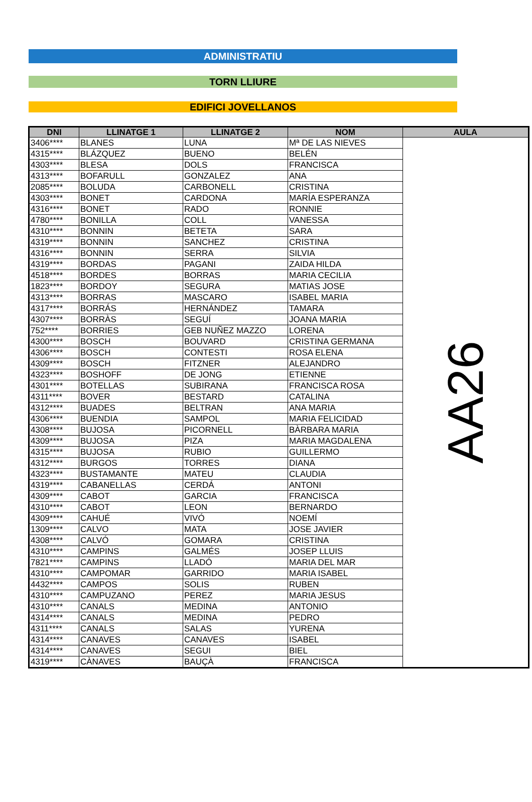ADMINISTRATIU
TORN LLIURE
EDIFICI JOVELLANOS
| DNI | LLINATGE 1 | LLINATGE 2 | NOM | AULA |
| --- | --- | --- | --- | --- |
| 3406**** | BLANES | LUNA | Mª DE LAS NIEVES | AA26 |
| 4315**** | BLÁZQUEZ | BUENO | BELÉN | |
| 4303**** | BLESA | DOLS | FRANCISCA | |
| 4313**** | BOFARULL | GONZALEZ | ANA | |
| 2085**** | BOLUDA | CARBONELL | CRISTINA | |
| 4303**** | BONET | CARDONA | MARÍA ESPERANZA | |
| 4316**** | BONET | RADO | RONNIE | |
| 4780**** | BONILLA | COLL | VANESSA | |
| 4310**** | BONNIN | BETETA | SARA | |
| 4319**** | BONNIN | SANCHEZ | CRISTINA | |
| 4316**** | BONNIN | SERRA | SILVIA | |
| 4319**** | BORDAS | PAGANI | ZAIDA HILDA | |
| 4518**** | BORDES | BORRAS | MARIA CECILIA | |
| 1823**** | BORDOY | SEGURA | MATIAS JOSE | |
| 4313**** | BORRAS | MASCARO | ISABEL MARIA | |
| 4317**** | BORRÁS | HERNÁNDEZ | TAMARA | |
| 4307**** | BORRÀS | SEGUÍ | JOANA MARIA | |
| 752**** | BORRIES | GEB NUÑEZ MAZZO | LORENA | |
| 4300**** | BOSCH | BOUVARD | CRISTINA GERMANA | |
| 4306**** | BOSCH | CONTESTI | ROSA ELENA | |
| 4309**** | BOSCH | FITZNER | ALEJANDRO | |
| 4323**** | BOSHOFF | DE JONG | ETIENNE | |
| 4301**** | BOTELLAS | SUBIRANA | FRANCISCA ROSA | |
| 4311**** | BOVER | BESTARD | CATALINA | |
| 4312**** | BUADES | BELTRAN | ANA MARIA | |
| 4306**** | BUENDIA | SAMPOL | MARIA FELICIDAD | |
| 4308**** | BUJOSA | PICORNELL | BÀRBARA MARIA | |
| 4309**** | BUJOSA | PIZA | MARIA MAGDALENA | |
| 4315**** | BUJOSA | RUBIO | GUILLERMO | |
| 4312**** | BURGOS | TORRES | DIANA | |
| 4323**** | BUSTAMANTE | MATEU | CLAUDIA | |
| 4319**** | CABANELLAS | CERDÁ | ANTONI | |
| 4309**** | CABOT | GARCIA | FRANCISCA | |
| 4310**** | CABOT | LEON | BERNARDO | |
| 4309**** | CAHUÉ | VIVÓ | NOEMÍ | |
| 1309**** | CALVO | MATA | JOSE JAVIER | |
| 4308**** | CALVÓ | GOMARA | CRISTINA | |
| 4310**** | CAMPINS | GALMÉS | JOSEP LLUIS | |
| 7821**** | CAMPINS | LLADÓ | MARIA DEL MAR | |
| 4310**** | CAMPOMAR | GARRIDO | MARIA ISABEL | |
| 4432**** | CAMPOS | SOLIS | RUBEN | |
| 4310**** | CAMPUZANO | PEREZ | MARIA JESUS | |
| 4310**** | CANALS | MEDINA | ANTONIO | |
| 4314**** | CANALS | MEDINA | PEDRO | |
| 4311**** | CANALS | SALAS | YURENA | |
| 4314**** | CANAVES | CANAVES | ISABEL | |
| 4314**** | CANAVES | SEGUI | BIEL | |
| 4319**** | CÀNAVES | BAUÇÀ | FRANCISCA | |